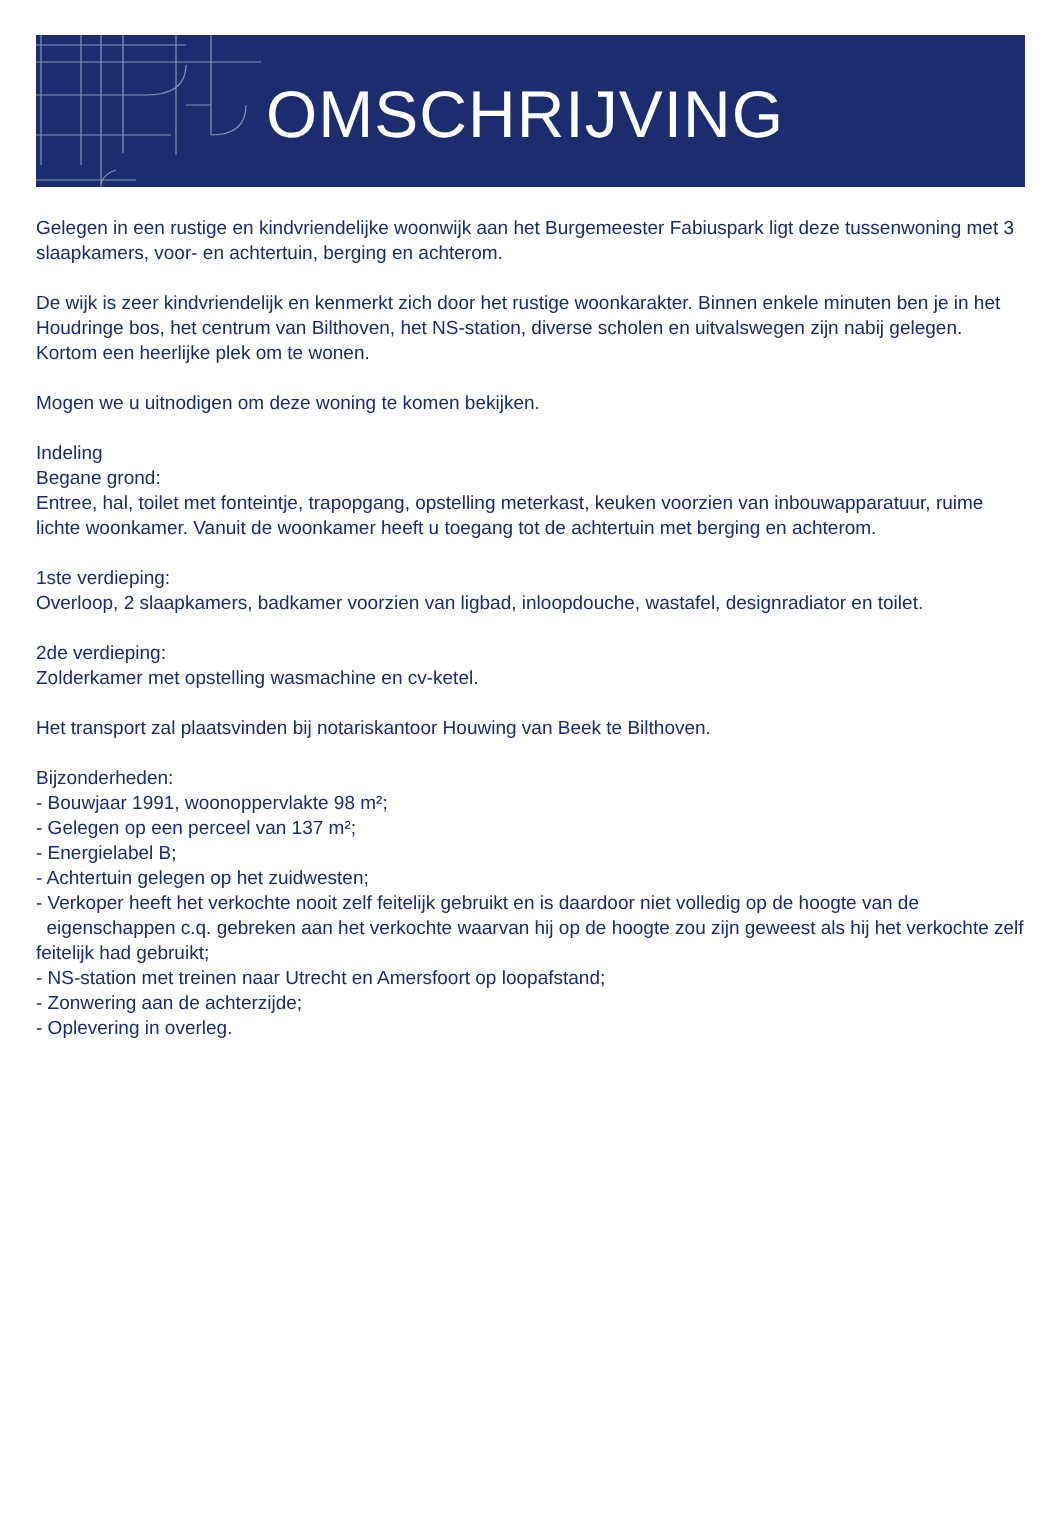OMSCHRIJVING
Gelegen in een rustige en kindvriendelijke woonwijk aan het Burgemeester Fabiuspark ligt deze tussenwoning met 3 slaapkamers, voor- en achtertuin, berging en achterom.
De wijk is zeer kindvriendelijk en kenmerkt zich door het rustige woonkarakter. Binnen enkele minuten ben je in het Houdringe bos, het centrum van Bilthoven, het NS-station, diverse scholen en uitvalswegen zijn nabij gelegen.
Kortom een heerlijke plek om te wonen.
Mogen we u uitnodigen om deze woning te komen bekijken.
Indeling
Begane grond:
Entree, hal, toilet met fonteintje, trapopgang, opstelling meterkast, keuken voorzien van inbouwapparatuur, ruime lichte woonkamer. Vanuit de woonkamer heeft u toegang tot de achtertuin met berging en achterom.
1ste verdieping:
Overloop, 2 slaapkamers, badkamer voorzien van ligbad, inloopdouche, wastafel, designradiator en toilet.
2de verdieping:
Zolderkamer met opstelling wasmachine en cv-ketel.
Het transport zal plaatsvinden bij notariskantoor Houwing van Beek te Bilthoven.
Bijzonderheden:
- Bouwjaar 1991, woonoppervlakte 98 m²;
- Gelegen op een perceel van 137 m²;
- Energielabel B;
- Achtertuin gelegen op het zuidwesten;
- Verkoper heeft het verkochte nooit zelf feitelijk gebruikt en is daardoor niet volledig op de hoogte van de eigenschappen c.q. gebreken aan het verkochte waarvan hij op de hoogte zou zijn geweest als hij het verkochte zelf feitelijk had gebruikt;
- NS-station met treinen naar Utrecht en Amersfoort op loopafstand;
- Zonwering aan de achterzijde;
- Oplevering in overleg.